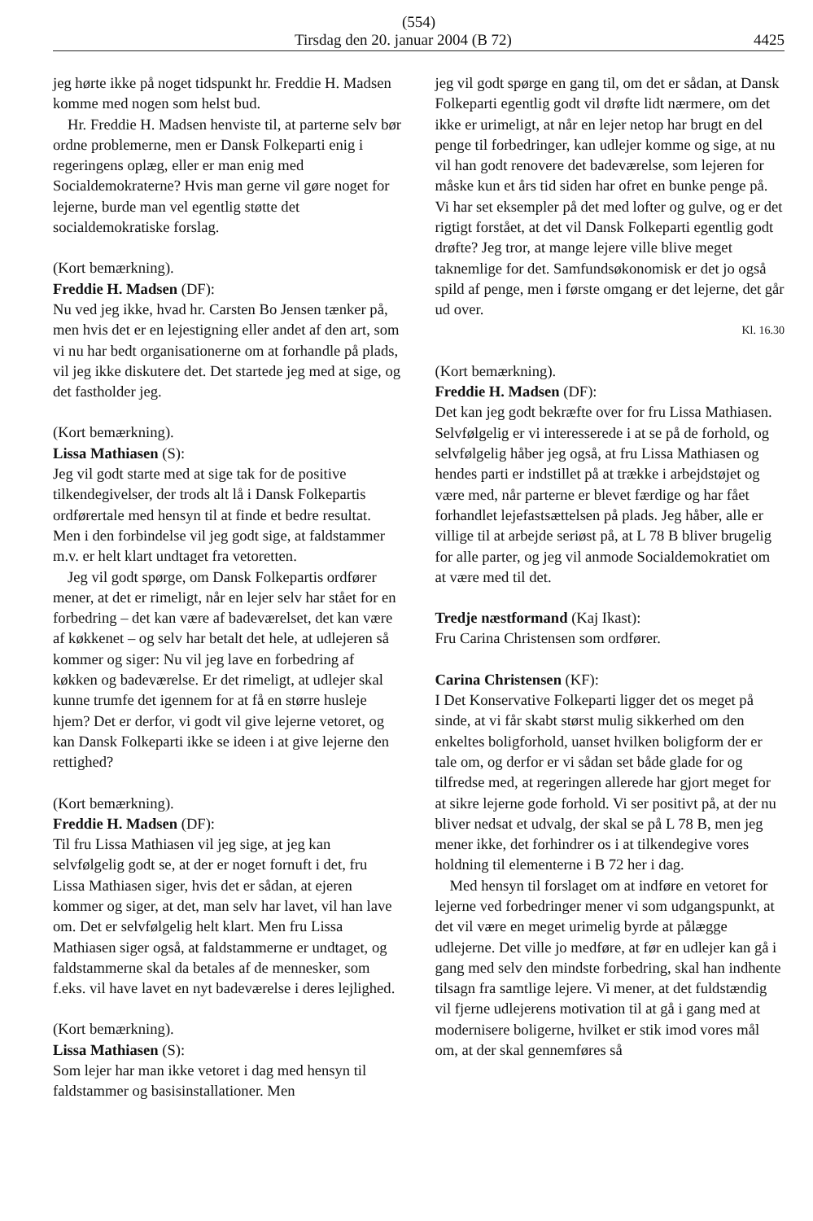(554)
Tirsdag den 20. januar 2004 (B 72) 4425
jeg hørte ikke på noget tidspunkt hr. Freddie H. Madsen komme med nogen som helst bud.
Hr. Freddie H. Madsen henviste til, at parterne selv bør ordne problemerne, men er Dansk Folkeparti enig i regeringens oplæg, eller er man enig med Socialdemokraterne? Hvis man gerne vil gøre noget for lejerne, burde man vel egentlig støtte det socialdemokratiske forslag.
(Kort bemærkning).
Freddie H. Madsen (DF):
Nu ved jeg ikke, hvad hr. Carsten Bo Jensen tænker på, men hvis det er en lejestigning eller andet af den art, som vi nu har bedt organisationerne om at forhandle på plads, vil jeg ikke diskutere det. Det startede jeg med at sige, og det fastholder jeg.
(Kort bemærkning).
Lissa Mathiasen (S):
Jeg vil godt starte med at sige tak for de positive tilkendegivelser, der trods alt lå i Dansk Folkepartis ordførertale med hensyn til at finde et bedre resultat. Men i den forbindelse vil jeg godt sige, at faldstammer m.v. er helt klart undtaget fra vetoretten.
Jeg vil godt spørge, om Dansk Folkepartis ordfører mener, at det er rimeligt, når en lejer selv har stået for en forbedring – det kan være af badeværelset, det kan være af køkkenet – og selv har betalt det hele, at udlejeren så kommer og siger: Nu vil jeg lave en forbedring af køkken og badeværelse. Er det rimeligt, at udlejer skal kunne trumfe det igennem for at få en større husleje hjem? Det er derfor, vi godt vil give lejerne vetoret, og kan Dansk Folkeparti ikke se ideen i at give lejerne den rettighed?
(Kort bemærkning).
Freddie H. Madsen (DF):
Til fru Lissa Mathiasen vil jeg sige, at jeg kan selvfølgelig godt se, at der er noget fornuft i det, fru Lissa Mathiasen siger, hvis det er sådan, at ejeren kommer og siger, at det, man selv har lavet, vil han lave om. Det er selvfølgelig helt klart. Men fru Lissa Mathiasen siger også, at faldstammerne er undtaget, og faldstammerne skal da betales af de mennesker, som f.eks. vil have lavet en nyt badeværelse i deres lejlighed.
(Kort bemærkning).
Lissa Mathiasen (S):
Som lejer har man ikke vetoret i dag med hensyn til faldstammer og basisinstallationer. Men
jeg vil godt spørge en gang til, om det er sådan, at Dansk Folkeparti egentlig godt vil drøfte lidt nærmere, om det ikke er urimeligt, at når en lejer netop har brugt en del penge til forbedringer, kan udlejer komme og sige, at nu vil han godt renovere det badeværelse, som lejeren for måske kun et års tid siden har ofret en bunke penge på. Vi har set eksempler på det med lofter og gulve, og er det rigtigt forstået, at det vil Dansk Folkeparti egentlig godt drøfte? Jeg tror, at mange lejere ville blive meget taknemlige for det. Samfundsøkonomisk er det jo også spild af penge, men i første omgang er det lejerne, det går ud over.
Kl. 16.30
(Kort bemærkning).
Freddie H. Madsen (DF):
Det kan jeg godt bekræfte over for fru Lissa Mathiasen. Selvfølgelig er vi interesserede i at se på de forhold, og selvfølgelig håber jeg også, at fru Lissa Mathiasen og hendes parti er indstillet på at trække i arbejdstøjet og være med, når parterne er blevet færdige og har fået forhandlet lejefastsættelsen på plads. Jeg håber, alle er villige til at arbejde seriøst på, at L 78 B bliver brugelig for alle parter, og jeg vil anmode Socialdemokratiet om at være med til det.
Tredje næstformand (Kaj Ikast):
Fru Carina Christensen som ordfører.
Carina Christensen (KF):
I Det Konservative Folkeparti ligger det os meget på sinde, at vi får skabt størst mulig sikkerhed om den enkeltes boligforhold, uanset hvilken boligform der er tale om, og derfor er vi sådan set både glade for og tilfredse med, at regeringen allerede har gjort meget for at sikre lejerne gode forhold. Vi ser positivt på, at der nu bliver nedsat et udvalg, der skal se på L 78 B, men jeg mener ikke, det forhindrer os i at tilkendegive vores holdning til elementerne i B 72 her i dag.
Med hensyn til forslaget om at indføre en vetoret for lejerne ved forbedringer mener vi som udgangspunkt, at det vil være en meget urimelig byrde at pålægge udlejerne. Det ville jo medføre, at før en udlejer kan gå i gang med selv den mindste forbedring, skal han indhente tilsagn fra samtlige lejere. Vi mener, at det fuldstændig vil fjerne udlejerens motivation til at gå i gang med at modernisere boligerne, hvilket er stik imod vores mål om, at der skal gennemføres så